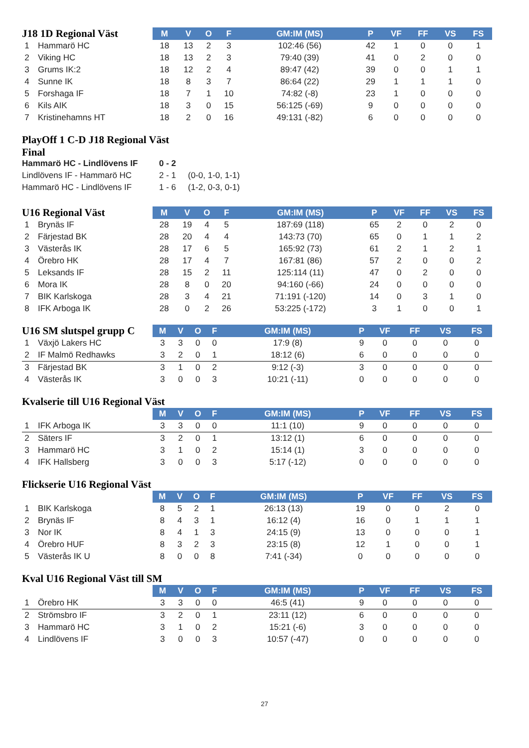| J18 1D Regional Väst | | M | V | O | F | GM:IM (MS) | P | VF | FF | VS | FS |
| --- | --- | --- | --- | --- | --- | --- | --- | --- | --- | --- | --- |
| 1 | Hammarö HC | 18 | 13 | 2 | 3 | 102:46 (56) | 42 | 1 | 0 | 0 | 1 |
| 2 | Viking HC | 18 | 13 | 2 | 3 | 79:40 (39) | 41 | 0 | 2 | 0 | 0 |
| 3 | Grums IK:2 | 18 | 12 | 2 | 4 | 89:47 (42) | 39 | 0 | 0 | 1 | 1 |
| 4 | Sunne IK | 18 | 8 | 3 | 7 | 86:64 (22) | 29 | 1 | 1 | 1 | 0 |
| 5 | Forshaga IF | 18 | 7 | 1 | 10 | 74:82 (-8) | 23 | 1 | 0 | 0 | 0 |
| 6 | Kils AIK | 18 | 3 | 0 | 15 | 56:125 (-69) | 9 | 0 | 0 | 0 | 0 |
| 7 | Kristinehamns HT | 18 | 2 | 0 | 16 | 49:131 (-82) | 6 | 0 | 0 | 0 | 0 |
PlayOff 1 C-D J18 Regional Väst
Final
Hammarö HC - Lindlövens IF 0 - 2
Lindlövens IF - Hammarö HC 2 - 1 (0-0, 1-0, 1-1)
Hammarö HC - Lindlövens IF 1 - 6 (1-2, 0-3, 0-1)
| U16 Regional Väst | | M | V | O | F | GM:IM (MS) | P | VF | FF | VS | FS |
| --- | --- | --- | --- | --- | --- | --- | --- | --- | --- | --- | --- |
| 1 | Brynäs IF | 28 | 19 | 4 | 5 | 187:69 (118) | 65 | 2 | 0 | 2 | 0 |
| 2 | Färjestad BK | 28 | 20 | 4 | 4 | 143:73 (70) | 65 | 0 | 1 | 1 | 2 |
| 3 | Västerås IK | 28 | 17 | 6 | 5 | 165:92 (73) | 61 | 2 | 1 | 2 | 1 |
| 4 | Örebro HK | 28 | 17 | 4 | 7 | 167:81 (86) | 57 | 2 | 0 | 0 | 2 |
| 5 | Leksands IF | 28 | 15 | 2 | 11 | 125:114 (11) | 47 | 0 | 2 | 0 | 0 |
| 6 | Mora IK | 28 | 8 | 0 | 20 | 94:160 (-66) | 24 | 0 | 0 | 0 | 0 |
| 7 | BIK Karlskoga | 28 | 3 | 4 | 21 | 71:191 (-120) | 14 | 0 | 3 | 1 | 0 |
| 8 | IFK Arboga IK | 28 | 0 | 2 | 26 | 53:225 (-172) | 3 | 1 | 0 | 0 | 1 |
| U16 SM slutspel grupp C | | M | V | O | F | GM:IM (MS) | P | VF | FF | VS | FS |
| --- | --- | --- | --- | --- | --- | --- | --- | --- | --- | --- | --- |
| 1 | Växjö Lakers HC | 3 | 3 | 0 | 0 | 17:9 (8) | 9 | 0 | 0 | 0 | 0 |
| 2 | IF Malmö Redhawks | 3 | 2 | 0 | 1 | 18:12 (6) | 6 | 0 | 0 | 0 | 0 |
| 3 | Färjestad BK | 3 | 1 | 0 | 2 | 9:12 (-3) | 3 | 0 | 0 | 0 | 0 |
| 4 | Västerås IK | 3 | 0 | 0 | 3 | 10:21 (-11) | 0 | 0 | 0 | 0 | 0 |
| Kvalserie till U16 Regional Väst | | | | | | | | | | | |
| --- | --- | --- | --- | --- | --- | --- | --- | --- | --- | --- | --- |
| | | M | V | O | F | GM:IM (MS) | P | VF | FF | VS | FS |
| 1 | IFK Arboga IK | 3 | 3 | 0 | 0 | 11:1 (10) | 9 | 0 | 0 | 0 | 0 |
| 2 | Säters IF | 3 | 2 | 0 | 1 | 13:12 (1) | 6 | 0 | 0 | 0 | 0 |
| 3 | Hammarö HC | 3 | 1 | 0 | 2 | 15:14 (1) | 3 | 0 | 0 | 0 | 0 |
| 4 | IFK Hallsberg | 3 | 0 | 0 | 3 | 5:17 (-12) | 0 | 0 | 0 | 0 | 0 |
| Flickserie U16 Regional Väst | | | | | | | | | | | |
| --- | --- | --- | --- | --- | --- | --- | --- | --- | --- | --- | --- |
| | | M | V | O | F | GM:IM (MS) | P | VF | FF | VS | FS |
| 1 | BIK Karlskoga | 8 | 5 | 2 | 1 | 26:13 (13) | 19 | 0 | 0 | 2 | 0 |
| 2 | Brynäs IF | 8 | 4 | 3 | 1 | 16:12 (4) | 16 | 0 | 1 | 1 | 1 |
| 3 | Nor IK | 8 | 4 | 1 | 3 | 24:15 (9) | 13 | 0 | 0 | 0 | 1 |
| 4 | Örebro HUF | 8 | 3 | 2 | 3 | 23:15 (8) | 12 | 1 | 0 | 0 | 1 |
| 5 | Västerås IK U | 8 | 0 | 0 | 8 | 7:41 (-34) | 0 | 0 | 0 | 0 | 0 |
| Kval U16 Regional Väst till SM | | | | | | | | | | | |
| --- | --- | --- | --- | --- | --- | --- | --- | --- | --- | --- | --- |
| | | M | V | O | F | GM:IM (MS) | P | VF | FF | VS | FS |
| 1 | Örebro HK | 3 | 3 | 0 | 0 | 46:5 (41) | 9 | 0 | 0 | 0 | 0 |
| 2 | Strömsbro IF | 3 | 2 | 0 | 1 | 23:11 (12) | 6 | 0 | 0 | 0 | 0 |
| 3 | Hammarö HC | 3 | 1 | 0 | 2 | 15:21 (-6) | 3 | 0 | 0 | 0 | 0 |
| 4 | Lindlövens IF | 3 | 0 | 0 | 3 | 10:57 (-47) | 0 | 0 | 0 | 0 | 0 |
27